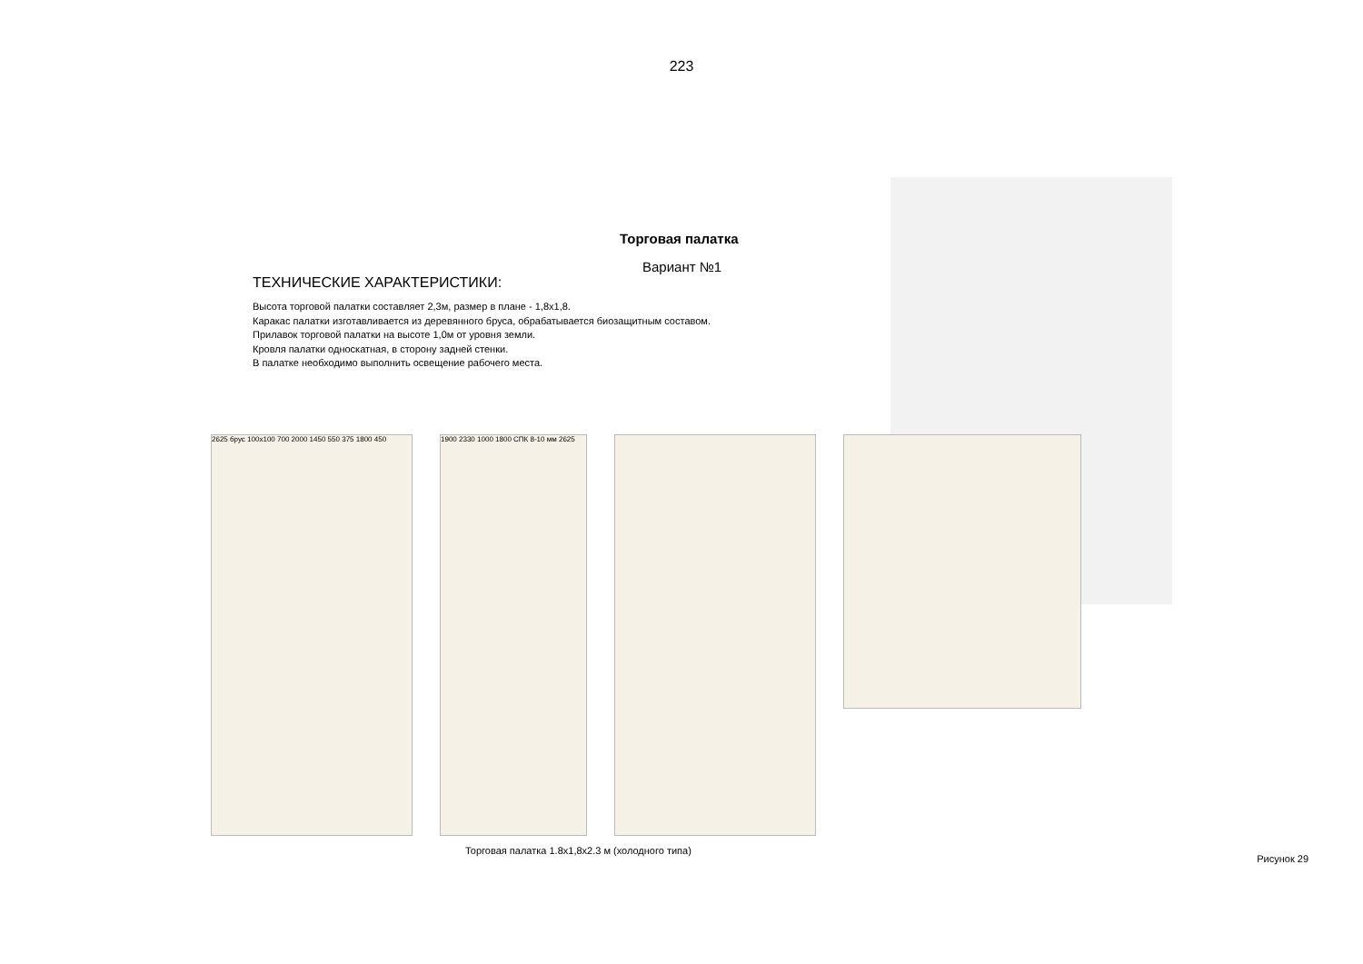223
Торговая палатка
Вариант №1
ТЕХНИЧЕСКИЕ ХАРАКТЕРИСТИКИ:
Высота торговой палатки составляет 2,3м, размер в плане - 1,8х1,8.
Каракас палатки изготавливается из деревянного бруса, обрабатывается биозащитным составом.
Прилавок торговой палатки на высоте 1,0м от уровня земли.
Кровля палатки односкатная, в сторону задней стенки.
В палатке необходимо выполнить освещение рабочего места.
2625 брус 100х100 700 2000 1450 550 375 1800 450
1900 2330 1000 1800 СПК 8-10 мм 2625
Торговая палатка 1.8х1,8х2.3 м (холодного типа)
Рисунок 29